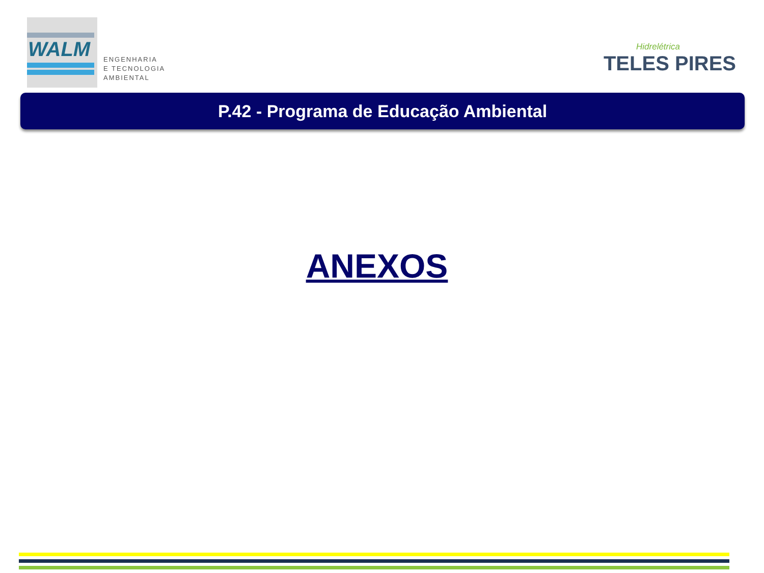WALM
ENGENHARIA
E TECNOLOGIA
AMBIENTAL
Hidrelétrica
TELES PIRES
P.42 - Programa de Educação Ambiental
ANEXOS